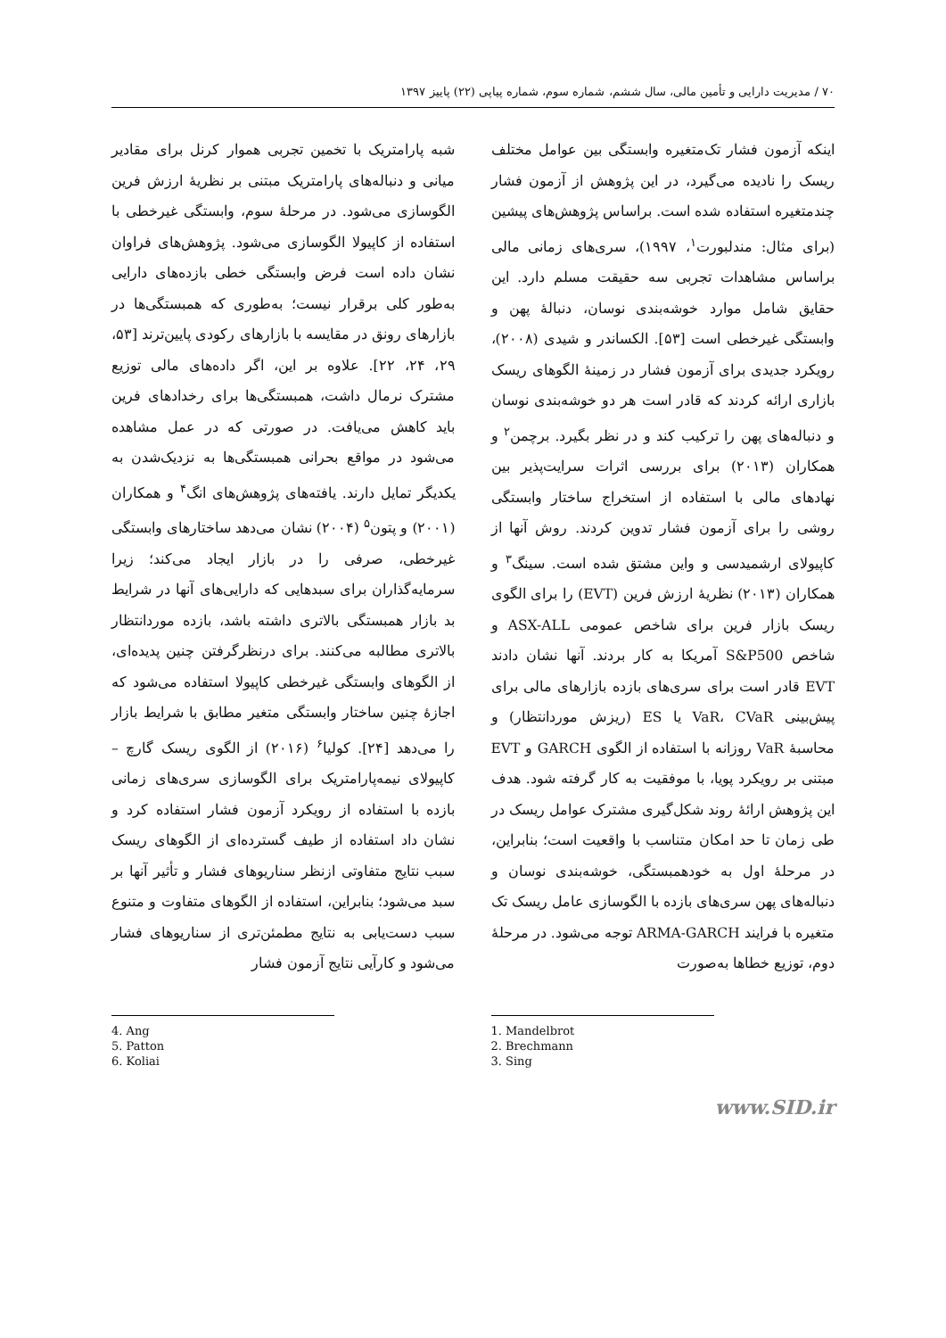۷۰ / مدیریت دارایی و تأمین مالی، سال ششم، شماره سوم، شماره پیاپی (۲۲) پاییز ۱۳۹۷
اینکه آزمون فشار تک‌متغیره وابستگی بین عوامل مختلف ریسک را نادیده می‌گیرد، در این پژوهش از آزمون فشار چندمتغیره استفاده شده است. براساس پژوهش‌های پیشین (برای مثال: مندلبورت<sup>۱</sup>، ۱۹۹۷)، سری‌های زمانی مالی براساس مشاهدات تجربی سه حقیقت مسلم دارد. این حقایق شامل موارد خوشه‌بندی نوسان، دنبالهٔ پهن و وابستگی غیرخطی است [۵۳]. الکساندر و شیدی (۲۰۰۸)، رویکرد جدیدی برای آزمون فشار در زمینهٔ الگوهای ریسک بازاری ارائه کردند که قادر است هر دو خوشه‌بندی نوسان و دنباله‌های پهن را ترکیب کند و در نظر بگیرد. برچمن<sup>۲</sup> و همکاران (۲۰۱۳) برای بررسی اثرات سرایت‌پذیر بین نهادهای مالی با استفاده از استخراج ساختار وابستگی روشی را برای آزمون فشار تدوین کردند. روش آنها از کاپیولای ارشمیدسی و واین مشتق شده است. سینگ<sup>۳</sup> و همکاران (۲۰۱۳) نظریهٔ ارزش فرین (EVT) را برای الگوی ریسک بازار فرین برای شاخص عمومی ASX-ALL و شاخص S&P500 آمریکا به کار بردند. آنها نشان دادند EVT قادر است برای سری‌های بازده بازارهای مالی برای پیش‌بینی VaR، CVaR یا ES (ریزش موردانتظار) و محاسبهٔ VaR روزانه با استفاده از الگوی GARCH و EVT مبتنی بر رویکرد پویا، با موفقیت به کار گرفته شود. هدف این پژوهش ارائهٔ روند شکل‌گیری مشترک عوامل ریسک در طی زمان تا حد امکان متناسب با واقعیت است؛ بنابراین، در مرحلهٔ اول به خودهمبستگی، خوشه‌بندی نوسان و دنباله‌های پهن سری‌های بازده با الگوسازی عامل ریسک تک متغیره با فرایند ARMA-GARCH توجه می‌شود. در مرحلهٔ دوم، توزیع خطاها به‌صورت
1. Mandelbrot
2. Brechmann
3. Sing
شبه پارامتریک با تخمین تجربی هموار کرنل برای مقادیر میانی و دنباله‌های پارامتریک مبتنی بر نظریهٔ ارزش فرین الگوسازی می‌شود. در مرحلهٔ سوم، وابستگی غیرخطی با استفاده از کاپیولا الگوسازی می‌شود. پژوهش‌های فراوان نشان داده است فرض وابستگی خطی بازده‌های دارایی به‌طور کلی برقرار نیست؛ به‌طوری که همبستگی‌ها در بازارهای رونق در مقایسه با بازارهای رکودی پایین‌ترند [۵۳، ۲۹، ۲۴، ۲۲]. علاوه بر این، اگر داده‌های مالی توزیع مشترک نرمال داشت، همبستگی‌ها برای رخدادهای فرین باید کاهش می‌یافت. در صورتی که در عمل مشاهده می‌شود در مواقع بحرانی همبستگی‌ها به نزدیک‌شدن به یکدیگر تمایل دارند. یافته‌های پژوهش‌های انگ<sup>۴</sup> و همکاران (۲۰۰۱) و پتون<sup>۵</sup> (۲۰۰۴) نشان می‌دهد ساختارهای وابستگی غیرخطی، صرفی را در بازار ایجاد می‌کند؛ زیرا سرمایه‌گذاران برای سبدهایی که دارایی‌های آنها در شرایط بد بازار همبستگی بالاتری داشته باشد، بازده موردانتظار بالاتری مطالبه می‌کنند. برای درنظرگرفتن چنین پدیده‌ای، از الگوهای وابستگی غیرخطی کاپیولا استفاده می‌شود که اجازهٔ چنین ساختار وابستگی متغیر مطابق با شرایط بازار را می‌دهد [۲۴]. کولیا<sup>۶</sup> (۲۰۱۶) از الگوی ریسک گارچ – کاپیولای نیمه‌پارامتریک برای الگوسازی سری‌های زمانی بازده با استفاده از رویکرد آزمون فشار استفاده کرد و نشان داد استفاده از طیف گسترده‌ای از الگوهای ریسک سبب نتایج متفاوتی ازنظر سناریوهای فشار و تأثیر آنها بر سبد می‌شود؛ بنابراین، استفاده از الگوهای متفاوت و متنوع سبب دست‌یابی به نتایج مطمئن‌تری از سناریوهای فشار می‌شود و کارآیی نتایج آزمون فشار
4. Ang
5. Patton
6. Koliai
www.SID.ir